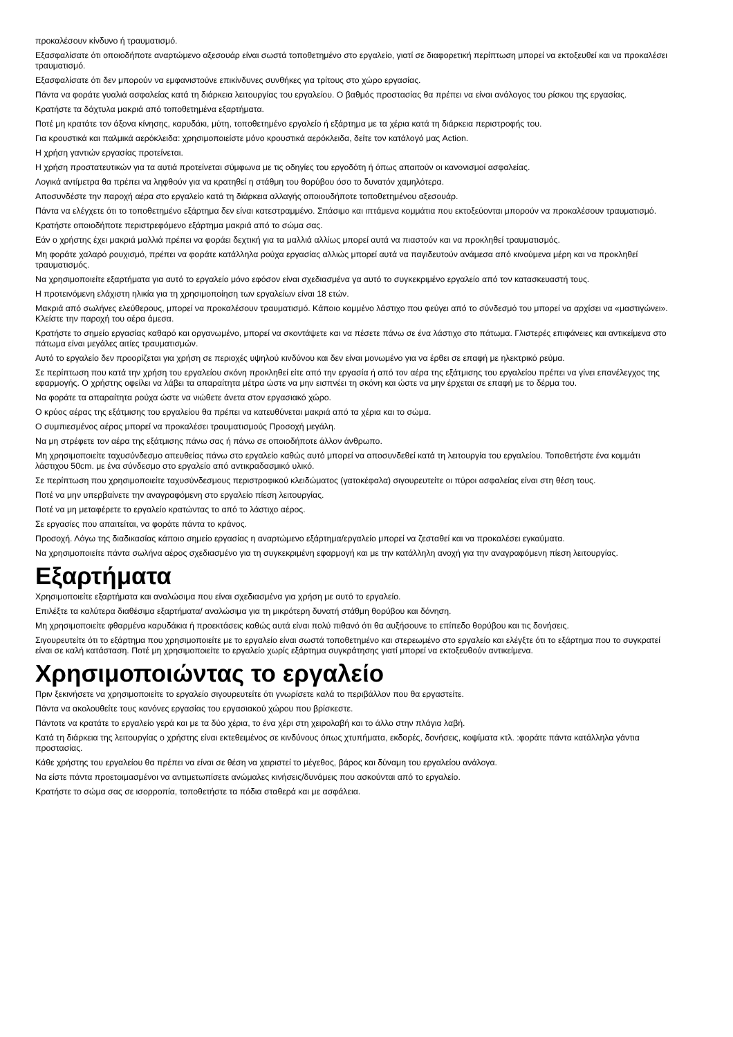προκαλέσουν κίνδυνο ή τραυματισμό.
Εξασφαλίσατε ότι οποιοδήποτε αναρτώμενο αξεσουάρ είναι σωστά τοποθετημένο στο εργαλείο, γιατί σε διαφορετική περίπτωση μπορεί να εκτοξευθεί και να προκαλέσει τραυματισμό.
Εξασφαλίσατε ότι δεν μπορούν να εμφανιστούνε επικίνδυνες συνθήκες για τρίτους στο χώρο εργασίας.
Πάντα να φοράτε γυαλιά ασφαλείας κατά τη διάρκεια λειτουργίας του εργαλείου. Ο βαθμός προστασίας θα πρέπει να είναι ανάλογος του ρίσκου της εργασίας.
Κρατήστε τα δάχτυλα μακριά από τοποθετημένα εξαρτήματα.
Ποτέ μη κρατάτε τον άξονα κίνησης, καρυδάκι, μύτη, τοποθετημένο εργαλείο ή εξάρτημα με τα χέρια κατά τη διάρκεια περιστροφής του.
Για κρουστικά και παλμικά αερόκλειδα: χρησιμοποιείστε μόνο κρουστικά αερόκλειδα, δείτε τον κατάλογό μας Action.
Η χρήση γαντιών εργασίας προτείνεται.
Η χρήση προστατευτικών για τα αυτιά προτείνεται σύμφωνα με τις οδηγίες του εργοδότη ή όπως απαιτούν οι κανονισμοί ασφαλείας.
Λογικά αντίμετρα θα πρέπει να ληφθούν για να κρατηθεί η στάθμη του θορύβου όσο το δυνατόν χαμηλότερα.
Αποσυνδέστε την παροχή αέρα στο εργαλείο κατά τη διάρκεια αλλαγής οποιουδήποτε τοποθετημένου αξεσουάρ.
Πάντα να ελέγχετε ότι το τοποθετημένο εξάρτημα δεν είναι κατεστραμμένο. Σπάσιμο και ιπτάμενα κομμάτια που εκτοξεύονται μπορούν να προκαλέσουν τραυματισμό.
Κρατήστε οποιοδήποτε περιστρεφόμενο εξάρτημα μακριά από το σώμα σας.
Εάν ο χρήστης έχει μακριά μαλλιά πρέπει να φοράει δεχτική για τα μαλλιά αλλίως μπορεί αυτά να πιαστούν και να προκληθεί τραυματισμός.
Μη φοράτε χαλαρό ρουχισμό, πρέπει να φοράτε κατάλληλα ρούχα εργασίας αλλιώς μπορεί αυτά να παγιδευτούν ανάμεσα από κινούμενα μέρη και να προκληθεί τραυματισμός.
Να χρησιμοποιείτε εξαρτήματα για αυτό το εργαλείο μόνο εφόσον είναι σχεδιασμένα γα αυτό το συγκεκριμένο εργαλείο από τον κατασκευαστή τους.
Η προτεινόμενη ελάχιστη ηλικία για τη χρησιμοποίηση των εργαλείων είναι 18 ετών.
Μακριά από σωλήνες ελεύθερους, μπορεί να προκαλέσουν τραυματισμό. Κάποιο κομμένο λάστιχο που φεύγει από το σύνδεσμό του μπορεί να αρχίσει να «μαστιγώνει». Κλείστε την παροχή του αέρα άμεσα.
Κρατήστε το σημείο εργασίας καθαρό και οργανωμένο, μπορεί να σκοντάψετε και να πέσετε πάνω σε ένα λάστιχο στο πάτωμα. Γλιστερές επιφάνειες και αντικείμενα στο πάτωμα είναι μεγάλες αιτίες τραυματισμών.
Αυτό το εργαλείο δεν προορίζεται για χρήση σε περιοχές υψηλού κινδύνου και δεν είναι μονωμένο για να έρθει σε επαφή με ηλεκτρικό ρεύμα.
Σε περίπτωση που κατά την χρήση του εργαλείου σκόνη προκληθεί είτε από την εργασία ή από τον αέρα της εξάτμισης του εργαλείου πρέπει να γίνει επανέλεγχος της εφαρμογής. Ο χρήστης οφείλει να λάβει τα απαραίτητα μέτρα ώστε να μην εισπνέει τη σκόνη και ώστε να μην έρχεται σε επαφή με το δέρμα του.
Να φοράτε τα απαραίτητα ρούχα ώστε να νιώθετε άνετα στον εργασιακό χώρο.
Ο κρύος αέρας της εξάτμισης του εργαλείου θα πρέπει να κατευθύνεται μακριά από τα χέρια και το σώμα.
Ο συμπιεσμένος αέρας μπορεί να προκαλέσει τραυματισμούς Προσοχή μεγάλη.
Να μη στρέφετε τον αέρα της εξάτμισης πάνω σας ή πάνω σε οποιοδήποτε άλλον άνθρωπο.
Μη χρησιμοποιείτε ταχυσύνδεσμο απευθείας πάνω στο εργαλείο καθώς αυτό μπορεί να αποσυνδεθεί κατά τη λειτουργία του εργαλείου. Τοποθετήστε ένα κομμάτι λάστιχου 50cm. με ένα σύνδεσμο στο εργαλείο από αντικραδασμικό υλικό.
Σε περίπτωση που χρησιμοποιείτε ταχυσύνδεσμους περιστροφικού κλειδώματος (γατοκέφαλα) σιγουρευτείτε οι πύροι ασφαλείας είναι στη θέση τους.
Ποτέ να μην υπερβαίνετε την αναγραφόμενη στο εργαλείο πίεση λειτουργίας.
Ποτέ να μη μεταφέρετε το εργαλείο κρατώντας το από το λάστιχο αέρος.
Σε εργασίες που απαιτείται, να φοράτε πάντα το κράνος.
Προσοχή. Λόγω της διαδικασίας κάποιο σημείο εργασίας η αναρτώμενο εξάρτημα/εργαλείο μπορεί να ζεσταθεί και να προκαλέσει εγκαύματα.
Να χρησιμοποιείτε πάντα σωλήνα αέρος σχεδιασμένο για τη συγκεκριμένη εφαρμογή και με την κατάλληλη ανοχή για την αναγραφόμενη πίεση λειτουργίας.
Εξαρτήματα
Χρησιμοποιείτε εξαρτήματα και αναλώσιμα που είναι σχεδιασμένα για χρήση με αυτό το εργαλείο.
Επιλέξτε τα καλύτερα διαθέσιμα εξαρτήματα/ αναλώσιμα για τη μικρότερη δυνατή στάθμη θορύβου και δόνηση.
Μη χρησιμοποιείτε φθαρμένα καρυδάκια ή προεκτάσεις καθώς αυτά είναι πολύ πιθανό ότι θα αυξήσουνε το επίπεδο θορύβου και τις δονήσεις.
Σιγουρευτείτε ότι το εξάρτημα που χρησιμοποιείτε με το εργαλείο είναι σωστά τοποθετημένο και στερεωμένο στο εργαλείο και ελέγξτε ότι το εξάρτημα που το συγκρατεί είναι σε καλή κατάσταση. Ποτέ μη χρησιμοποιείτε το εργαλείο χωρίς εξάρτημα συγκράτησης γιατί μπορεί να εκτοξευθούν αντικείμενα.
Χρησιμοποιώντας το εργαλείο
Πριν ξεκινήσετε να χρησιμοποιείτε το εργαλείο σιγουρευτείτε ότι γνωρίσετε καλά το περιβάλλον που θα εργαστείτε.
Πάντα να ακολουθείτε τους κανόνες εργασίας του εργασιακού χώρου που βρίσκεστε.
Πάντοτε να κρατάτε το εργαλείο γερά και με τα δύο χέρια, το ένα χέρι στη χειρολαβή και το άλλο στην πλάγια λαβή.
Κατά τη διάρκεια της λειτουργίας ο χρήστης είναι εκτεθειμένος σε κινδύνους όπως χτυπήματα, εκδορές, δονήσεις, κοψίματα κτλ. :φοράτε πάντα κατάλληλα γάντια προστασίας.
Κάθε χρήστης του εργαλείου θα πρέπει να είναι σε θέση να χειριστεί το μέγεθος, βάρος και δύναμη του εργαλείου ανάλογα.
Να είστε πάντα προετοιμασμένοι να αντιμετωπίσετε ανώμαλες κινήσεις/δυνάμεις που ασκούνται από το εργαλείο.
Κρατήστε το σώμα σας σε ισορροπία, τοποθετήστε τα πόδια σταθερά και με ασφάλεια.